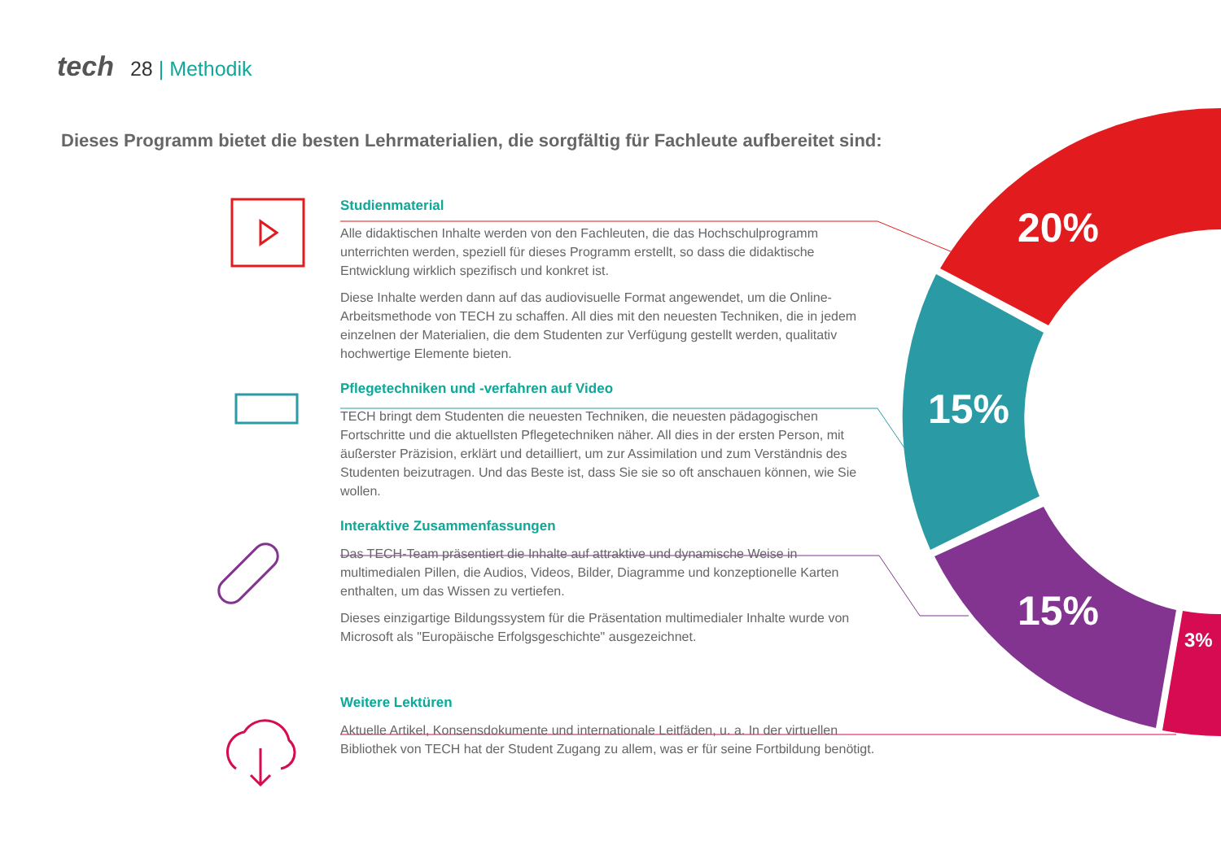20%
15%
15%
3%
tech 28 | Methodik
Dieses Programm bietet die besten Lehrmaterialien, die sorgfältig für Fachleute aufbereitet sind:
Studienmaterial
Alle didaktischen Inhalte werden von den Fachleuten, die das Hochschulprogramm unterrichten werden, speziell für dieses Programm erstellt, so dass die didaktische Entwicklung wirklich spezifisch und konkret ist.
Diese Inhalte werden dann auf das audiovisuelle Format angewendet, um die Online-Arbeitsmethode von TECH zu schaffen. All dies mit den neuesten Techniken, die in jedem einzelnen der Materialien, die dem Studenten zur Verfügung gestellt werden, qualitativ hochwertige Elemente bieten.
Pflegetechniken und -verfahren auf Video
TECH bringt dem Studenten die neuesten Techniken, die neuesten pädagogischen Fortschritte und die aktuellsten Pflegetechniken näher. All dies in der ersten Person, mit äußerster Präzision, erklärt und detailliert, um zur Assimilation und zum Verständnis des Studenten beizutragen. Und das Beste ist, dass Sie sie so oft anschauen können, wie Sie wollen.
Interaktive Zusammenfassungen
Das TECH-Team präsentiert die Inhalte auf attraktive und dynamische Weise in multimedialen Pillen, die Audios, Videos, Bilder, Diagramme und konzeptionelle Karten enthalten, um das Wissen zu vertiefen.
Dieses einzigartige Bildungssystem für die Präsentation multimedialer Inhalte wurde von Microsoft als "Europäische Erfolgsgeschichte" ausgezeichnet.
Weitere Lektüren
Aktuelle Artikel, Konsensdokumente und internationale Leitfäden, u. a. In der virtuellen Bibliothek von TECH hat der Student Zugang zu allem, was er für seine Fortbildung benötigt.